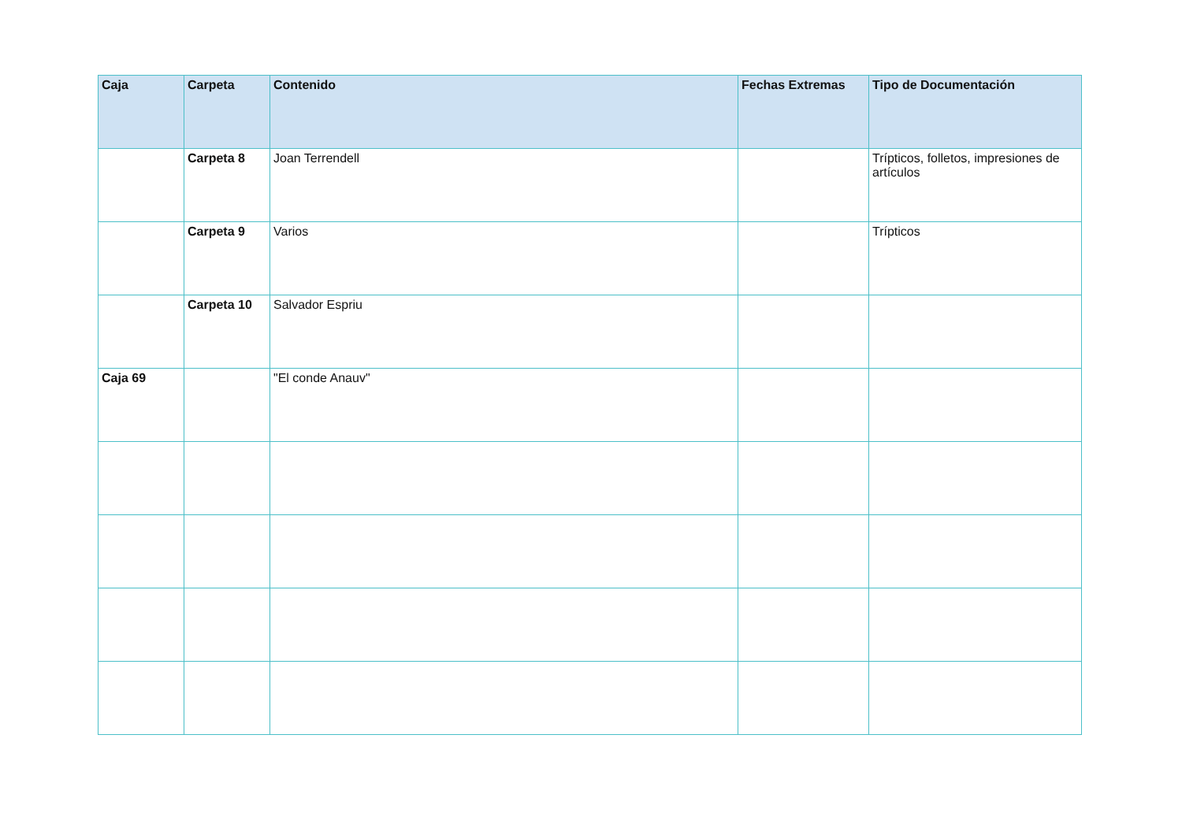| Caja | Carpeta | Contenido | Fechas Extremas | Tipo de Documentación |
| --- | --- | --- | --- | --- |
| | Carpeta 8 | Joan Terrendell | | Trípticos, folletos, impresiones de artículos |
| | Carpeta 9 | Varios | | Trípticos |
| | Carpeta 10 | Salvador Espriu | | |
| Caja 69 | | "El conde Anauv" | | |